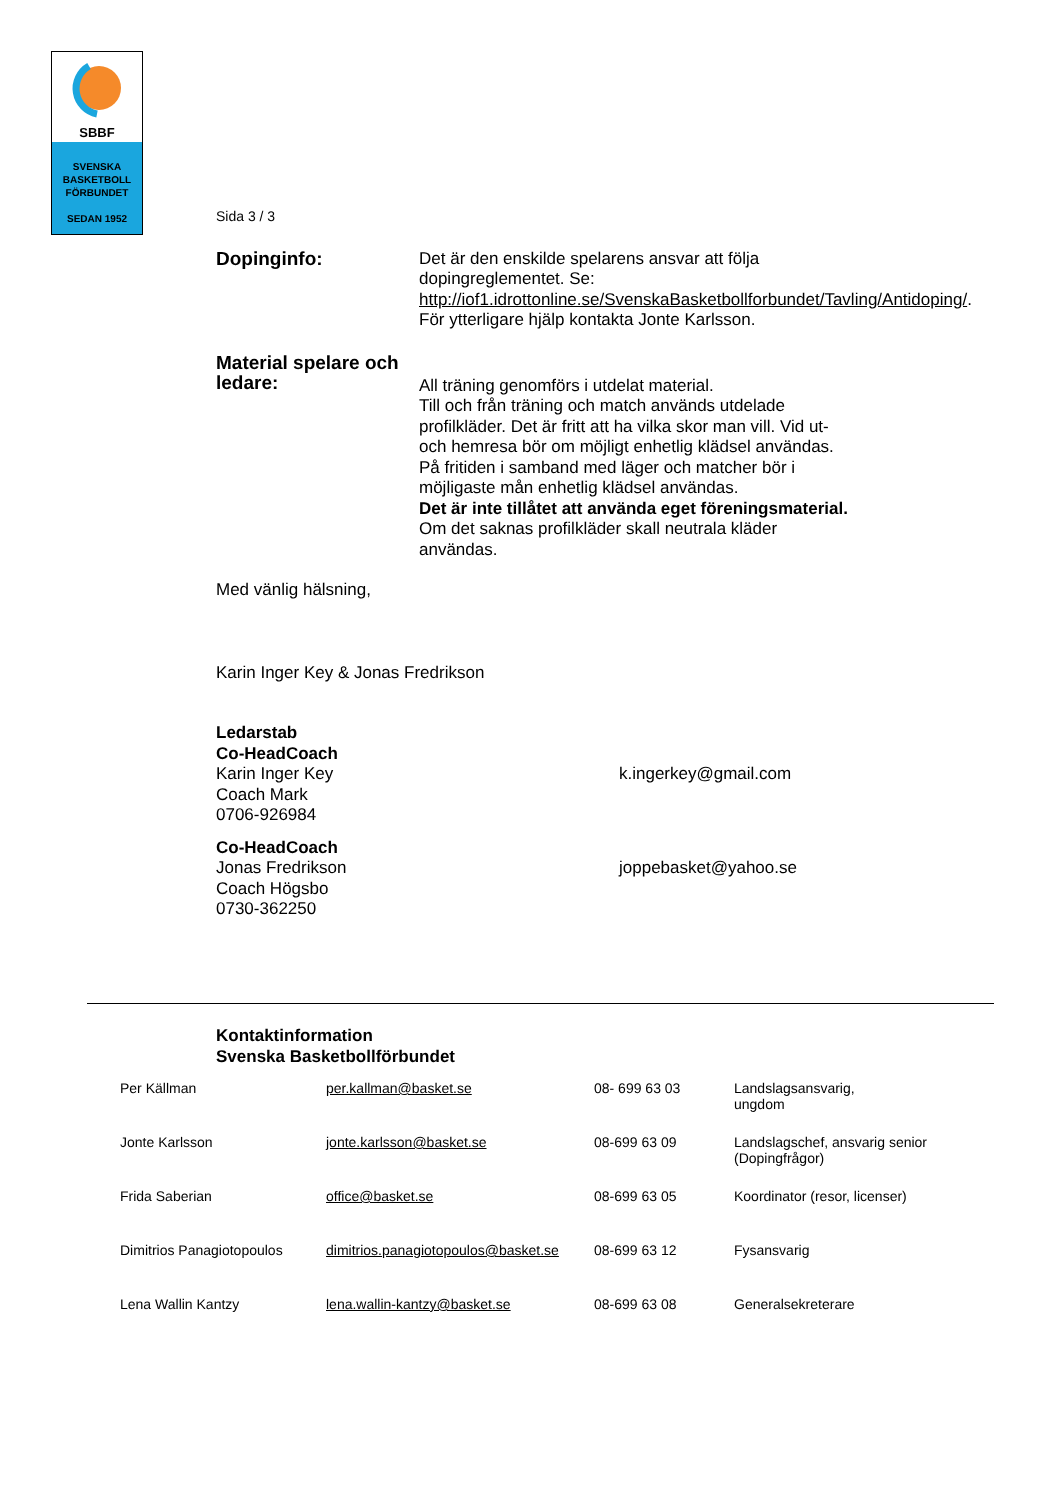SBBF
SVENSKA
BASKETBOLL
FÖRBUNDET
SEDAN 1952
Sida 3 / 3
Dopinginfo: Det är den enskilde spelarens ansvar att följa dopingreglementet. Se: http://iof1.idrottonline.se/SvenskaBasketbollforbundet/Tavling/Antidoping/. För ytterligare hjälp kontakta Jonte Karlsson.
Material spelare och ledare:
All träning genomförs i utdelat material.
Till och från träning och match används utdelade profilkläder. Det är fritt att ha vilka skor man vill. Vid ut- och hemresa bör om möjligt enhetlig klädsel användas. På fritiden i samband med läger och matcher bör i möjligaste mån enhetlig klädsel användas.
Det är inte tillåtet att använda eget föreningsmaterial. Om det saknas profilkläder skall neutrala kläder användas.
Med vänlig hälsning,
Karin Inger Key & Jonas Fredrikson
Ledarstab
Co-HeadCoach
Karin Inger Key
Coach Mark
0706-926984
k.ingerkey@gmail.com
Co-HeadCoach
Jonas Fredrikson
Coach Högsbo
0730-362250
joppebasket@yahoo.se
Kontaktinformation
Svenska Basketbollförbundet
| Per Källman | per.kallman@basket.se | 08- 699 63 03 | Landslagsansvarig, ungdom |
| Jonte Karlsson | jonte.karlsson@basket.se | 08-699 63 09 | Landslagschef, ansvarig senior (Dopingfrågor) |
| Frida Saberian | office@basket.se | 08-699 63 05 | Koordinator (resor, licenser) |
| Dimitrios Panagiotopoulos | dimitrios.panagiotopoulos@basket.se | 08-699 63 12 | Fysansvarig |
| Lena Wallin Kantzy | lena.wallin-kantzy@basket.se | 08-699 63 08 | Generalsekreterare |